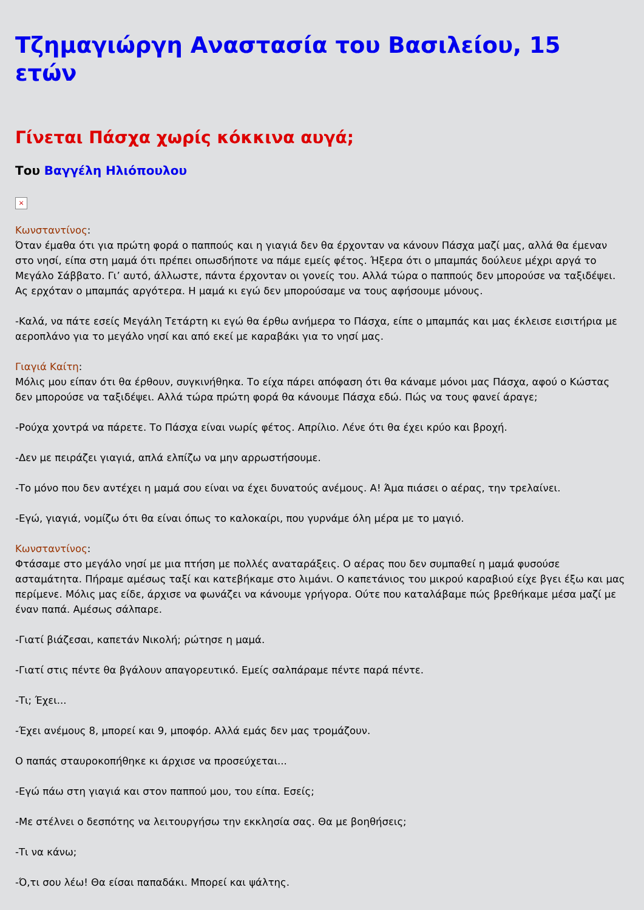Τζημαγιώργη Αναστασία του Βασιλείου, 15 ετών
Γίνεται Πάσχα χωρίς κόκκινα αυγά;
Του Βαγγέλη Ηλιόπουλου
×
Κωνσταντίνος:
Όταν έμαθα ότι για πρώτη φορά ο παππούς και η γιαγιά δεν θα έρχονταν να κάνουν Πάσχα μαζί μας, αλλά θα έμεναν στο νησί, είπα στη μαμά ότι πρέπει οπωσδήποτε να πάμε εμείς φέτος. Ήξερα ότι ο μπαμπάς δούλευε μέχρι αργά το Μεγάλο Σάββατο. Γι’ αυτό, άλλωστε, πάντα έρχονταν οι γονείς του. Αλλά τώρα ο παππούς δεν μπορούσε να ταξιδέψει. Ας ερχόταν ο μπαμπάς αργότερα. Η μαμά κι εγώ δεν μπορούσαμε να τους αφήσουμε μόνους.
-Καλά, να πάτε εσείς Μεγάλη Τετάρτη κι εγώ θα έρθω ανήμερα το Πάσχα, είπε ο μπαμπάς και μας έκλεισε εισιτήρια με αεροπλάνο για το μεγάλο νησί και από εκεί με καραβάκι για το νησί μας.
Γιαγιά Καίτη:
Μόλις μου είπαν ότι θα έρθουν, συγκινήθηκα. Το είχα πάρει απόφαση ότι θα κάναμε μόνοι μας Πάσχα, αφού ο Κώστας δεν μπορούσε να ταξιδέψει. Αλλά τώρα πρώτη φορά θα κάνουμε Πάσχα εδώ. Πώς να τους φανεί άραγε;
-Ρούχα χοντρά να πάρετε. Το Πάσχα είναι νωρίς φέτος. Απρίλιο. Λένε ότι θα έχει κρύο και βροχή.
-Δεν με πειράζει γιαγιά, απλά ελπίζω να μην αρρωστήσουμε.
-Το μόνο που δεν αντέχει η μαμά σου είναι να έχει δυνατούς ανέμους. Α! Άμα πιάσει ο αέρας, την τρελαίνει.
-Εγώ, γιαγιά, νομίζω ότι θα είναι όπως το καλοκαίρι, που γυρνάμε όλη μέρα με το μαγιό.
Κωνσταντίνος:
Φτάσαμε στο μεγάλο νησί με μια πτήση με πολλές αναταράξεις. Ο αέρας που δεν συμπαθεί η μαμά φυσούσε ασταμάτητα. Πήραμε αμέσως ταξί και κατεβήκαμε στο λιμάνι. Ο καπετάνιος του μικρού καραβιού είχε βγει έξω και μας περίμενε. Μόλις μας είδε, άρχισε να φωνάζει να κάνουμε γρήγορα. Ούτε που καταλάβαμε πώς βρεθήκαμε μέσα μαζί με έναν παπά. Αμέσως σάλπαρε.
-Γιατί βιάζεσαι, καπετάν Νικολή; ρώτησε η μαμά.
-Γιατί στις πέντε θα βγάλουν απαγορευτικό. Εμείς σαλπάραμε πέντε παρά πέντε.
-Τι; Έχει...
-Έχει ανέμους 8, μπορεί και 9, μποφόρ. Αλλά εμάς δεν μας τρομάζουν.
Ο παπάς σταυροκοπήθηκε κι άρχισε να προσεύχεται...
-Εγώ πάω στη γιαγιά και στον παππού μου, του είπα. Εσείς;
-Με στέλνει ο δεσπότης να λειτουργήσω την εκκλησία σας. Θα με βοηθήσεις;
-Τι να κάνω;
-Ό,τι σου λέω! Θα είσαι παπαδάκι. Μπορεί και ψάλτης.